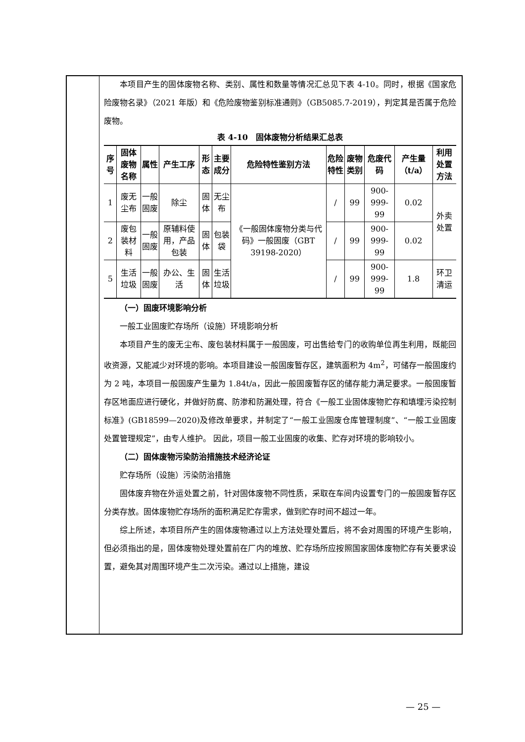本项目产生的固体废物名称、类别、属性和数量等情况汇总见下表 4-10。同时，根据《国家危险废物名录》（2021 年版）和《危险废物鉴别标准通则》（GB5085.7-2019），判定其是否属于危险废物。
表 4-10　固体废物分析结果汇总表
| 序号 | 固体废物名称 | 属性 | 产生工序 | 形态 | 主要成分 | 危险特性鉴别方法 | 危险特性 | 废物类别 | 危废代码 | 产生量（t/a） | 利用处置方法 |
| --- | --- | --- | --- | --- | --- | --- | --- | --- | --- | --- | --- |
| 1 | 废无尘布 | 一般固废 | 除尘 | 固体 | 无尘布 | 《一般固体废物分类与代码》一般固废（GBT 39198-2020） | / | 99 | 900-999-99 | 0.02 | 外卖处置 |
| 2 | 废包装材料 | 一般固废 | 原辅料使用，产品包装 | 固体 | 包装袋 | | / | 99 | 900-999-99 | 0.02 | |
| 5 | 生活垃圾 | 一般固废 | 办公、生活 | 固体 | 生活垃圾 | | / | 99 | 900-999-99 | 1.8 | 环卫清运 |
（一）固废环境影响分析
一般工业固废贮存场所（设施）环境影响分析
本项目产生的废无尘布、废包装材料属于一般固废，可出售给专门的收购单位再生利用，既能回收资源，又能减少对环境的影响。本项目建设一般固废暂存区，建筑面积为 4m<sup>2</sup>，可储存一般固废约为 2 吨，本项目一般固废产生量为 1.84t/a，因此一般固废暂存区的储存能力满足要求。一般固废暂存区地面应进行硬化，并做好防腐、防渗和防漏处理，符合《一般工业固体废物贮存和填埋污染控制标准》(GB18599—2020)及修改单要求，并制定了“一般工业固废仓库管理制度”、“一般工业固废处置管理规定”，由专人维护。 因此，项目一般工业固废的收集、贮存对环境的影响较小。
（二）固体废物污染防治措施技术经济论证
贮存场所（设施）污染防治措施
固体废弃物在外运处置之前，针对固体废物不同性质，采取在车间内设置专门的一般固废暂存区分类存放。固体废物贮存场所的面积满足贮存需求，做到贮存时间不超过一年。
综上所述，本项目所产生的固体废物通过以上方法处理处置后，将不会对周围的环境产生影响，但必须指出的是，固体废物处理处置前在厂内的堆放、贮存场所应按照国家固体废物贮存有关要求设置，避免其对周围环境产生二次污染。通过以上措施，建设
— 25 —